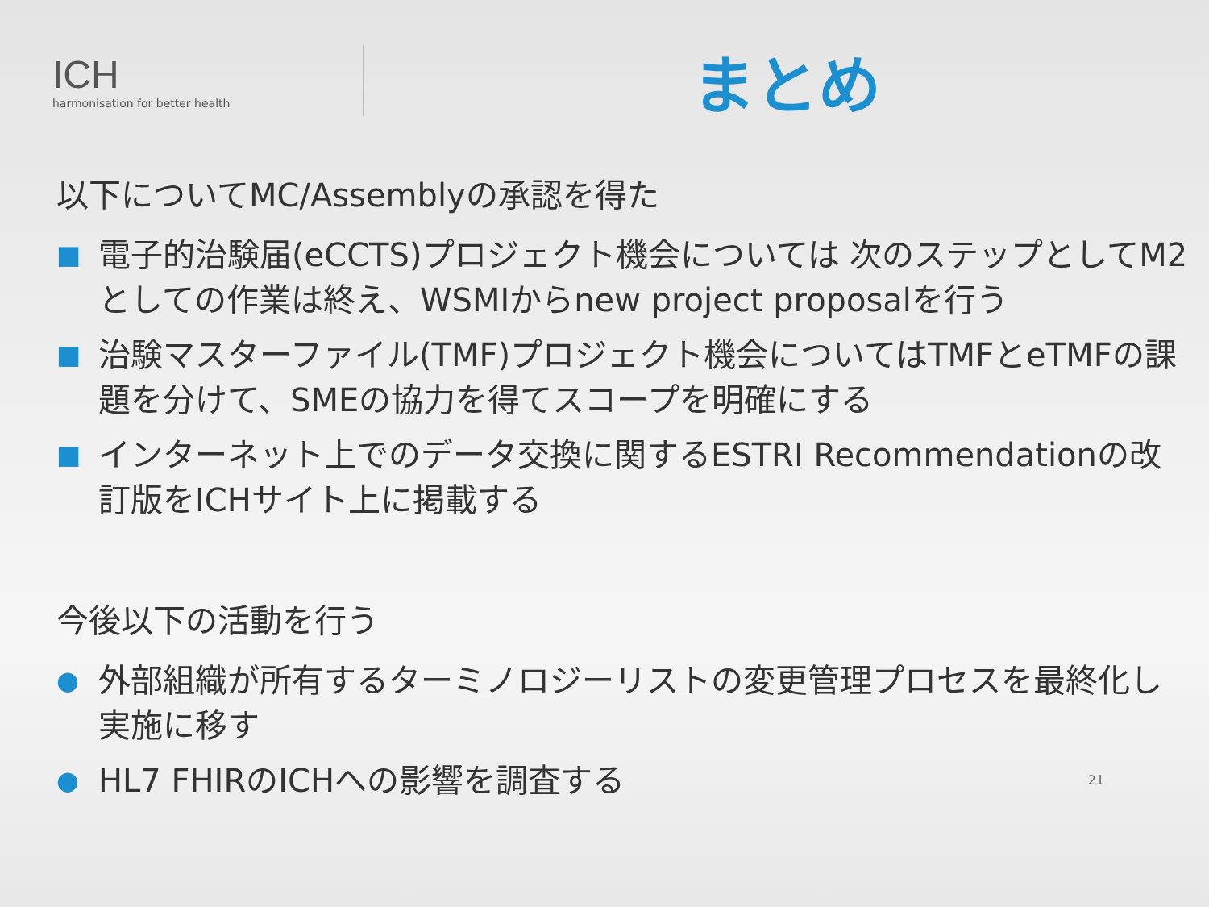ICH
harmonisation for better health
まとめ
以下についてMC/Assemblyの承認を得た
■ 電子的治験届(eCCTS)プロジェクト機会については 次のステップとしてM2としての作業は終え、WSMIからnew project proposalを行う
■ 治験マスターファイル(TMF)プロジェクト機会についてはTMFとeTMFの課題を分けて、SMEの協力を得てスコープを明確にする
■ インターネット上でのデータ交換に関するESTRI Recommendationの改訂版をICHサイト上に掲載する
今後以下の活動を行う
● 外部組織が所有するターミノロジーリストの変更管理プロセスを最終化し実施に移す
● HL7 FHIRのICHへの影響を調査する 21